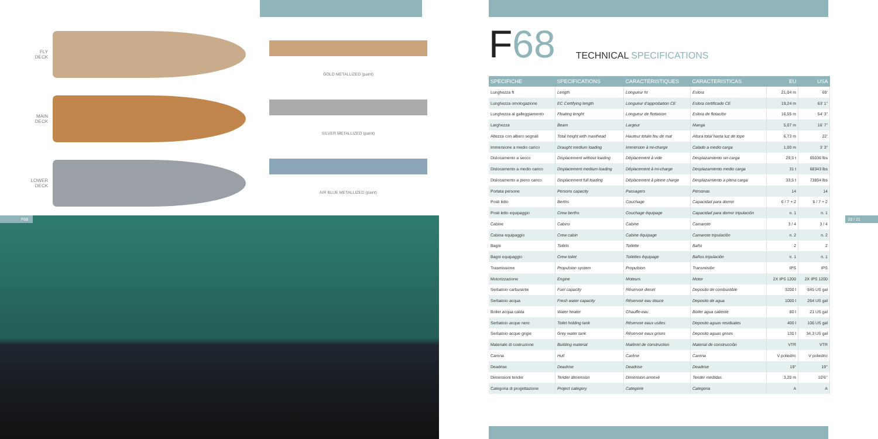FLY
DECK
MAIN
DECK
LOWER
DECK
GOLD METALLIZED (paint)
SILVER METALLIZED (paint)
AIR BLUE METALLIZED (paint)
F68
F68
TECHNICAL SPECIFICATIONS
| SPECIFICHE | SPECIFICATIONS | CARACTÉRISTIQUES | CARACTERISTICAS | EU | USA |
| --- | --- | --- | --- | --- | --- |
| Lunghezza ft | Length | Longueur ht | Eslora | 21,04 m | 69’ |
| Lunghezza omologazione | EC Certifying length | Longueur d’approbation CE | Eslora certificado CE | 19,24 m | 63’ 1” |
| Lunghezza al galleggiamento | Floating lenght | Longueur de flottaison | Eslora de flotaciòn | 16,55 m | 54’ 3” |
| Larghezza | Beam | Largeur | Manga | 5,07 m | 16’ 7” |
| Altezza con albero segnali | Total height with masthead | Hauteur totale feu de mat | Altura total hasta luz de tope | 6,73 m | 22’ |
| Immersione a medio carico | Draught medium loading | Immersion à mi-charge | Calado a medio carga | 1,00 m | 3’ 3” |
| Dislocamento a secco | Displacement without loading | Déplacement à vide | Desplazamiento sin carga | 29,5 t | 65036 lbs |
| Dislocamento a medio carico | Displacement medium loading | Déplacement à mi-charge | Desplazamiento medio carga | 31 t | 68343 lbs |
| Dislocamento a pieno carico | Displacement full loading | Déplacement à pleine charge | Desplazamiento a plena carga | 33,5 t | 73854 lbs |
| Portata persone | Persons capacity | Passagers | Personas | 14 | 14 |
| Posti letto | Berths | Couchage | Capacidad para dormir | 6 / 7 + 2 | 6 / 7 + 2 |
| Posti letto equipaggio | Crew berths | Couchage équipage | Capacidad para dormir tripulación | n. 1 | n. 1 |
| Cabine | Cabins | Cabine | Camarote | 3 / 4 | 3 / 4 |
| Cabina equipaggio | Crew cabin | Cabine équipage | Camarote tripulaciòn | n. 2 | n. 2 |
| Bagni | Toilets | Toilette | Baño | 2 | 2 |
| Bagni equipaggio | Crew toilet | Toilettes équipage | Baños tripulaciòn | n. 1 | n. 1 |
| Trasmissione | Propulsion system | Propulsion | Transmisiòn | IPS | IPS |
| Motorizzazione | Engine | Moteurs | Motor | 2X IPS 1200 | 2X IPS 1200 |
| Serbatoio carburante | Fuel capacity | Réservoir diesel | Deposito de combustible | 3200 l | 845 US gal |
| Serbatoio acqua | Fresh water capacity | Réservoir eau douce | Deposito de agua | 1000 l | 264 US gal |
| Boiler acqua calda | Water heater | Chauffe-eau | Boiler agua caliente | 80 l | 21 US gal |
| Serbatoio acque nere | Toilet holding tank | Réservoir eaux usées | Deposito aguas residuales | 400 l | 106 US gal |
| Serbatoio acque grigie | Grey water tank | Réservoir eaux grises | Deposito aguas grises | 130 l | 34,3 US gal |
| Materiale di costruzione | Building material | Matèriel de construction | Material de construcciòn | VTR | VTR |
| Carena | Hull | Carène | Carena | V poliedric | V poliedric |
| Deadrise | Deadrise | Deadrise | Deadrise | 19° | 19° |
| Dimensioni tender | Tender dimension | Dimension annexe | Tender medidas | 3,20 m | 10’6’’ |
| Categoria di progettazione | Project category | Categorie | Categoria | A | A |
20 / 21